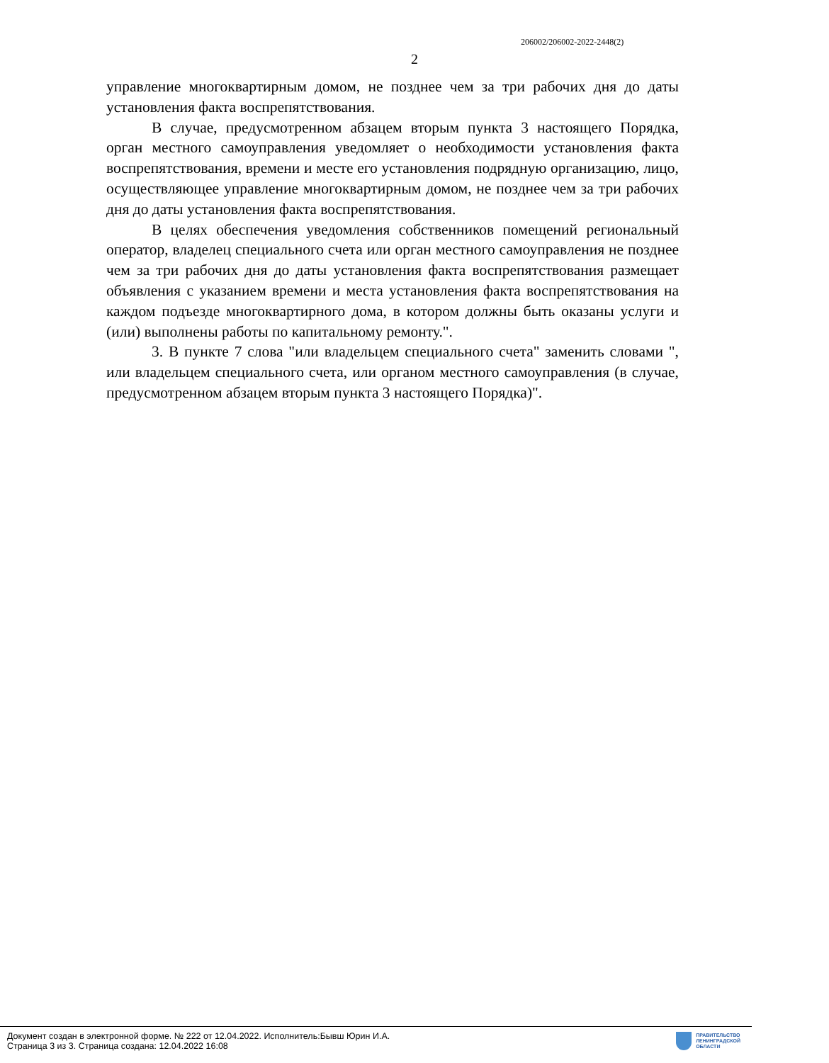206002/206002-2022-2448(2)
2
управление многоквартирным домом, не позднее чем за три рабочих дня до даты установления факта воспрепятствования.
В случае, предусмотренном абзацем вторым пункта 3 настоящего Порядка, орган местного самоуправления уведомляет о необходимости установления факта воспрепятствования, времени и месте его установления подрядную организацию, лицо, осуществляющее управление многоквартирным домом, не позднее чем за три рабочих дня до даты установления факта воспрепятствования.
В целях обеспечения уведомления собственников помещений региональный оператор, владелец специального счета или орган местного самоуправления не позднее чем за три рабочих дня до даты установления факта воспрепятствования размещает объявления с указанием времени и места установления факта воспрепятствования на каждом подъезде многоквартирного дома, в котором должны быть оказаны услуги и (или) выполнены работы по капитальному ремонту.".
3. В пункте 7 слова "или владельцем специального счета" заменить словами ", или владельцем специального счета, или органом местного самоуправления (в случае, предусмотренном абзацем вторым пункта 3 настоящего Порядка)".
Документ создан в электронной форме. № 222 от 12.04.2022. Исполнитель:Бывш Юрин И.А.
Страница 3 из 3. Страница создана: 12.04.2022 16:08
ПРАВИТЕЛЬСТВО
ЛЕНИНГРАДСКОЙ
ОБЛАСТИ